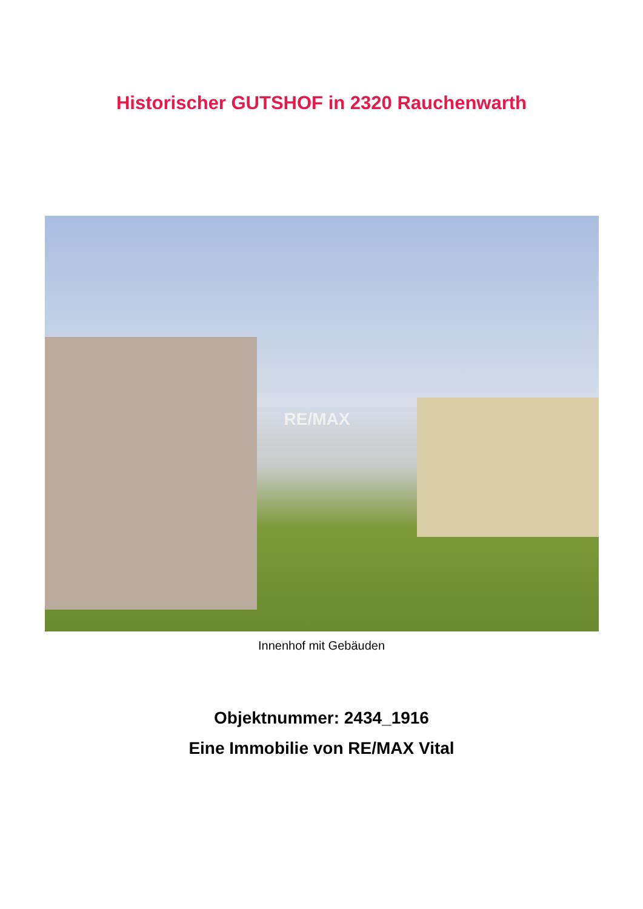Historischer GUTSHOF in 2320 Rauchenwarth
RE/MAX
Innenhof mit Gebäuden
Objektnummer: 2434_1916
Eine Immobilie von RE/MAX Vital